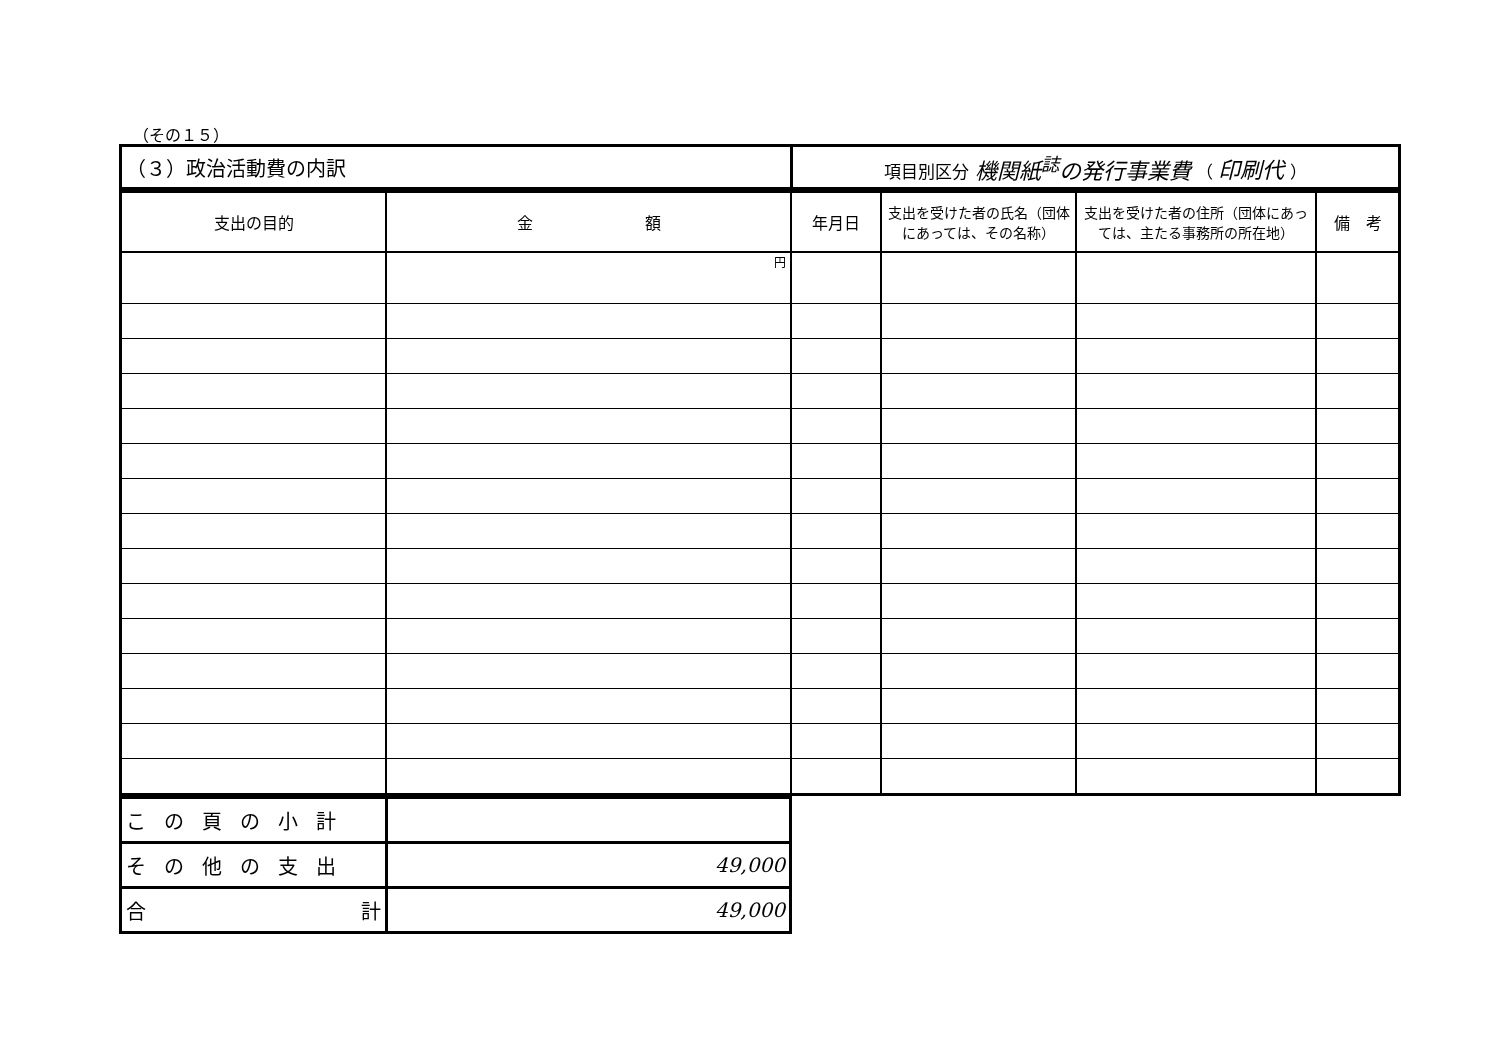（その１５）
| （３）政治活動費の内訳 | 項目別区分 機関紙<sup>誌</sup>の発行事業費 （ 印刷代 ） |
| 支出の目的 | 金 額 | 年月日 | 支出を受けた者の氏名（団体にあっては、その名称） | 支出を受けた者の住所（団体にあっては、主たる事務所の所在地） | 備 考 |
| --- | --- | --- | --- | --- | --- |
| | 円 | | | | |
| この頁の小計 | |
| その他の支出 | 49,000 |
| 合 計 | 49,000 |